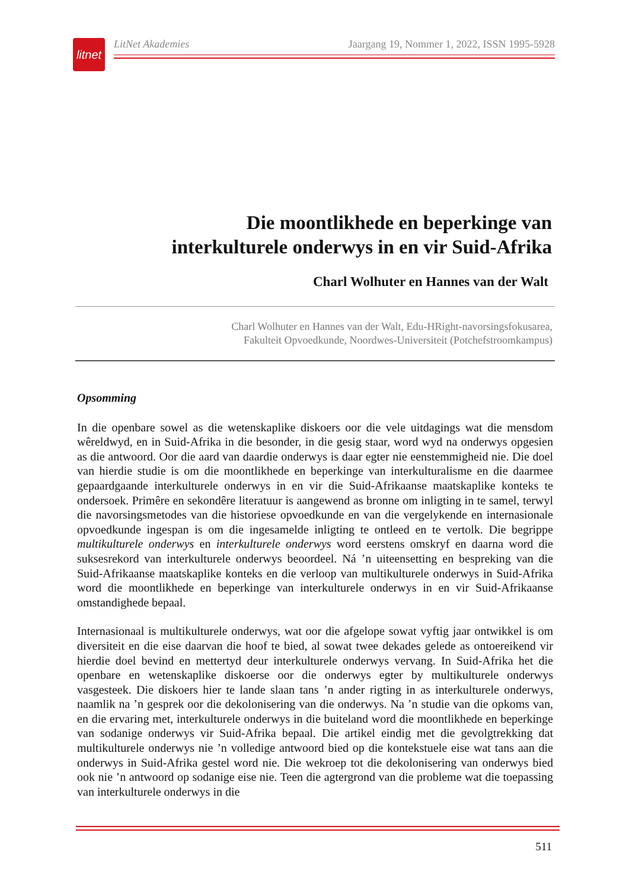litnet
LitNet Akademies Jaargang 19, Nommer 1, 2022, ISSN 1995-5928
Die moontlikhede en beperkinge van
interkulturele onderwys in en vir Suid-Afrika
Charl Wolhuter en Hannes van der Walt
Charl Wolhuter en Hannes van der Walt, Edu-HRight-navorsingsfokusarea,
Fakulteit Opvoedkunde, Noordwes-Universiteit (Potchefstroomkampus)
Opsomming
In die openbare sowel as die wetenskaplike diskoers oor die vele uitdagings wat die mensdom wêreldwyd, en in Suid-Afrika in die besonder, in die gesig staar, word wyd na onderwys opgesien as die antwoord. Oor die aard van daardie onderwys is daar egter nie eenstemmigheid nie. Die doel van hierdie studie is om die moontlikhede en beperkinge van interkulturalisme en die daarmee gepaardgaande interkulturele onderwys in en vir die Suid-Afrikaanse maatskaplike konteks te ondersoek. Primêre en sekondêre literatuur is aangewend as bronne om inligting in te samel, terwyl die navorsingsmetodes van die historiese opvoedkunde en van die vergelykende en internasionale opvoedkunde ingespan is om die ingesamelde inligting te ontleed en te vertolk. Die begrippe multikulturele onderwys en interkulturele onderwys word eerstens omskryf en daarna word die suksesrekord van interkulturele onderwys beoordeel. Ná ’n uiteensetting en bespreking van die Suid-Afrikaanse maatskaplike konteks en die verloop van multikulturele onderwys in Suid-Afrika word die moontlikhede en beperkinge van interkulturele onderwys in en vir Suid-Afrikaanse omstandighede bepaal.
Internasionaal is multikulturele onderwys, wat oor die afgelope sowat vyftig jaar ontwikkel is om diversiteit en die eise daarvan die hoof te bied, al sowat twee dekades gelede as ontoereikend vir hierdie doel bevind en mettertyd deur interkulturele onderwys vervang. In Suid-Afrika het die openbare en wetenskaplike diskoerse oor die onderwys egter by multikulturele onderwys vasgesteek. Die diskoers hier te lande slaan tans ’n ander rigting in as interkulturele onderwys, naamlik na ’n gesprek oor die dekolonisering van die onderwys. Na ’n studie van die opkoms van, en die ervaring met, interkulturele onderwys in die buiteland word die moontlikhede en beperkinge van sodanige onderwys vir Suid-Afrika bepaal. Die artikel eindig met die gevolgtrekking dat multikulturele onderwys nie ’n volledige antwoord bied op die kontekstuele eise wat tans aan die onderwys in Suid-Afrika gestel word nie. Die wekroep tot die dekolonisering van onderwys bied ook nie ’n antwoord op sodanige eise nie. Teen die agtergrond van die probleme wat die toepassing van interkulturele onderwys in die
511